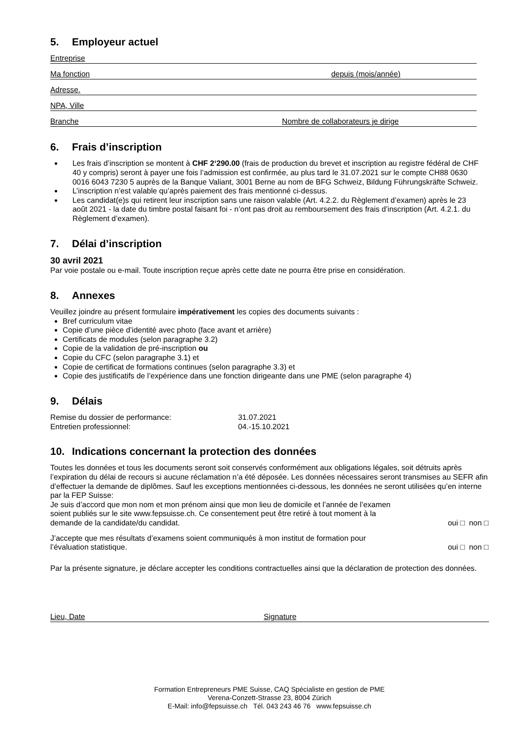5. Employeur actuel
Entreprise
Ma fonction depuis (mois/année)
Adresse.
NPA, Ville
Branche Nombre de collaborateurs je dirige
6. Frais d’inscription
Les frais d’inscription se montent à CHF 2‘290.00 (frais de production du brevet et inscription au registre fédéral de CHF 40 y compris) seront à payer une fois l’admission est confirmée, au plus tard le 31.07.2021 sur le compte CH88 0630 0016 6043 7230 5 auprès de la Banque Valiant, 3001 Berne au nom de BFG Schweiz, Bildung Führungskräfte Schweiz.
L’inscription n’est valable qu’après paiement des frais mentionné ci-dessus.
Les candidat(e)s qui retirent leur inscription sans une raison valable (Art. 4.2.2. du Règlement d’examen) après le 23 août 2021 - la date du timbre postal faisant foi - n’ont pas droit au remboursement des frais d’inscription (Art. 4.2.1. du Règlement d’examen).
7. Délai d’inscription
30 avril 2021
Par voie postale ou e-mail. Toute inscription reçue après cette date ne pourra être prise en considération.
8. Annexes
Veuillez joindre au présent formulaire impérativement les copies des documents suivants :
Bref curriculum vitae
Copie d’une pièce d’identité avec photo (face avant et arrière)
Certificats de modules (selon paragraphe 3.2)
Copie de la validation de pré-inscription ou
Copie du CFC (selon paragraphe 3.1) et
Copie de certificat de formations continues (selon paragraphe 3.3) et
Copie des justificatifs de l’expérience dans une fonction dirigeante dans une PME (selon paragraphe 4)
9. Délais
Remise du dossier de performance: 31.07.2021
Entretien professionnel: 04.-15.10.2021
10. Indications concernant la protection des données
Toutes les données et tous les documents seront soit conservés conformément aux obligations légales, soit détruits après l’expiration du délai de recours si aucune réclamation n’a été déposée. Les données nécessaires seront transmises au SEFR afin d’effectuer la demande de diplômes. Sauf les exceptions mentionnées ci-dessous, les données ne seront utilisées qu’en interne par la FEP Suisse:
Je suis d’accord que mon nom et mon prénom ainsi que mon lieu de domicile et l’année de l’examen
soient publiés sur le site www.fepsuisse.ch. Ce consentement peut être retiré à tout moment à la
demande de la candidate/du candidat. oui □ non □
J’accepte que mes résultats d’examens soient communiqués à mon institut de formation pour
l’évaluation statistique. oui □ non □
Par la présente signature, je déclare accepter les conditions contractuelles ainsi que la déclaration de protection des données.
Lieu, Date Signature
Formation Entrepreneurs PME Suisse, CAQ Spécialiste en gestion de PME
Verena-Conzett-Strasse 23, 8004 Zürich
E-Mail: info@fepsuisse.ch Tél. 043 243 46 76 www.fepsuisse.ch